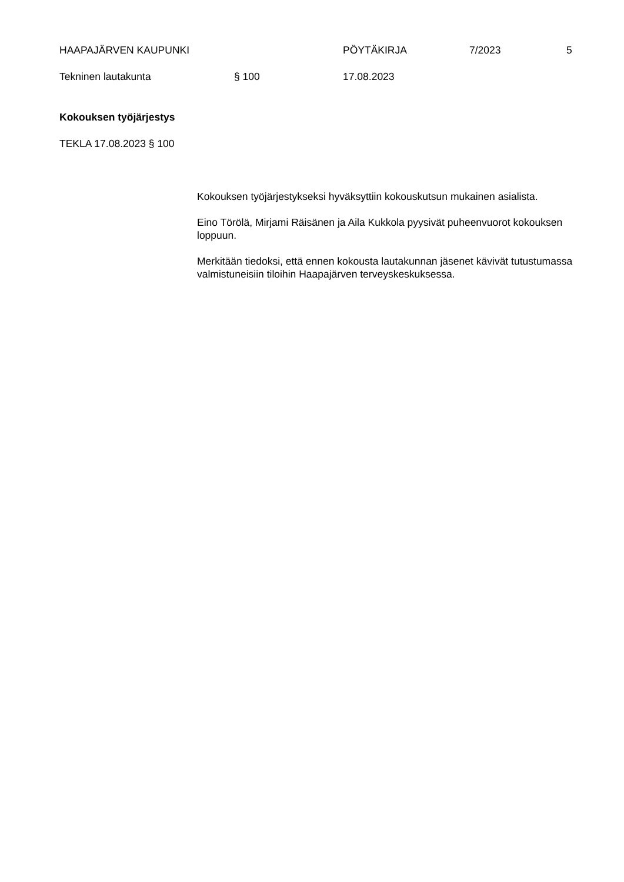HAAPAJÄRVEN KAUPUNKI PÖYTÄKIRJA 7/2023 5
Tekninen lautakunta § 100 17.08.2023
Kokouksen työjärjestys
TEKLA 17.08.2023 § 100
Kokouksen työjärjestykseksi hyväksyttiin kokouskutsun mukainen asialista.
Eino Törölä, Mirjami Räisänen ja Aila Kukkola pyysivät puheenvuorot kokouksen loppuun.
Merkitään tiedoksi, että ennen kokousta lautakunnan jäsenet kävivät tutustumassa valmistuneisiin tiloihin Haapajärven terveyskeskuksessa.